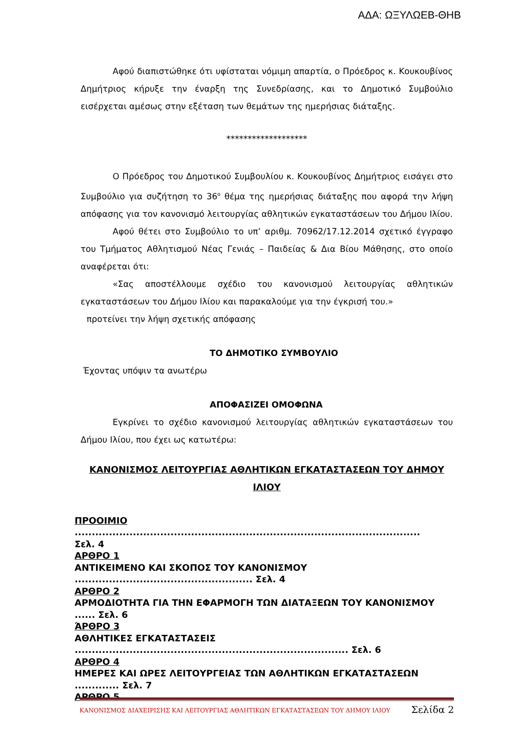ΑΔΑ: ΩΞΥΛΩΕΒ-ΘΗΒ
Αφού διαπιστώθηκε ότι υφίσταται νόμιμη απαρτία, ο Πρόεδρος κ. Κουκουβίνος Δημήτριος κήρυξε την έναρξη της Συνεδρίασης, και το Δημοτικό Συμβούλιο εισέρχεται αμέσως στην εξέταση των θεμάτων της ημερήσιας διάταξης.
*******************
Ο Πρόεδρος του Δημοτικού Συμβουλίου κ. Κουκουβίνος Δημήτριος εισάγει στο Συμβούλιο για συζήτηση το 36<sup>ο</sup> θέμα της ημερήσιας διάταξης που αφορά την λήψη απόφασης για τον κανονισμό λειτουργίας αθλητικών εγκαταστάσεων του Δήμου Ιλίου.
Αφού θέτει στο Συμβούλιο το υπ’ αριθμ. 70962/17.12.2014 σχετικό έγγραφο του Τμήματος Αθλητισμού Νέας Γενιάς – Παιδείας & Δια Βίου Μάθησης, στο οποίο αναφέρεται ότι:
«Σας αποστέλλουμε σχέδιο του κανονισμού λειτουργίας αθλητικών εγκαταστάσεων του Δήμου Ιλίου και παρακαλούμε για την έγκρισή του.»
προτείνει την λήψη σχετικής απόφασης
ΤΟ ΔΗΜΟΤΙΚΟ ΣΥΜΒΟΥΛΙΟ
Έχοντας υπόψιν τα ανωτέρω
ΑΠΟΦΑΣΙΖΕΙ ΟΜΟΦΩΝΑ
Εγκρίνει το σχέδιο κανονισμού λειτουργίας αθλητικών εγκαταστάσεων του Δήμου Ιλίου, που έχει ως κατωτέρω:
ΚΑΝΟΝΙΣΜΟΣ ΛΕΙΤΟΥΡΓΙΑΣ ΑΘΛΗΤΙΚΩΝ ΕΓΚΑΤΑΣΤΑΣΕΩΝ ΤΟΥ ΔΗΜΟΥ ΙΛΙΟΥ
ΠΡΟΟΙΜΙΟ .....................................................................................................
Σελ. 4
ΑΡΘΡΟ 1
ΑΝΤΙΚΕΙΜΕΝΟ ΚΑΙ ΣΚΟΠΟΣ ΤΟΥ ΚΑΝΟΝΙΣΜΟΥ
.................................................... Σελ. 4
ΑΡΘΡΟ 2
ΑΡΜΟΔΙΟΤΗΤΑ ΓΙΑ ΤΗΝ ΕΦΑΡΜΟΓΗ ΤΩΝ ΔΙΑΤΑΞΕΩΝ ΤΟΥ ΚΑΝΟΝΙΣΜΟΥ
...... Σελ. 6
ΆΡΘΡΟ 3
ΑΘΛΗΤΙΚΕΣ ΕΓΚΑΤΑΣΤΑΣΕΙΣ
................................................................................ Σελ. 6
ΑΡΘΡΟ 4
ΗΜΕΡΕΣ ΚΑΙ ΩΡΕΣ ΛΕΙΤΟΥΡΓΕΙΑΣ ΤΩΝ ΑΘΛΗΤΙΚΩΝ ΕΓΚΑΤΑΣΤΑΣΕΩΝ
............. Σελ. 7
ΑΡΘΡΟ 5
ΚΑΝΟΝΙΣΜΟΣ ΔΙΑΧΕΙΡΙΣΗΣ ΚΑΙ ΛΕΙΤΟΥΡΓΙΑΣ ΑΘΛΗΤΙΚΩΝ ΕΓΚΑΤΑΣΤΑΣΕΩΝ ΤΟΥ ΔΗΜΟΥ ΙΛΙΟΥ Σελίδα 2